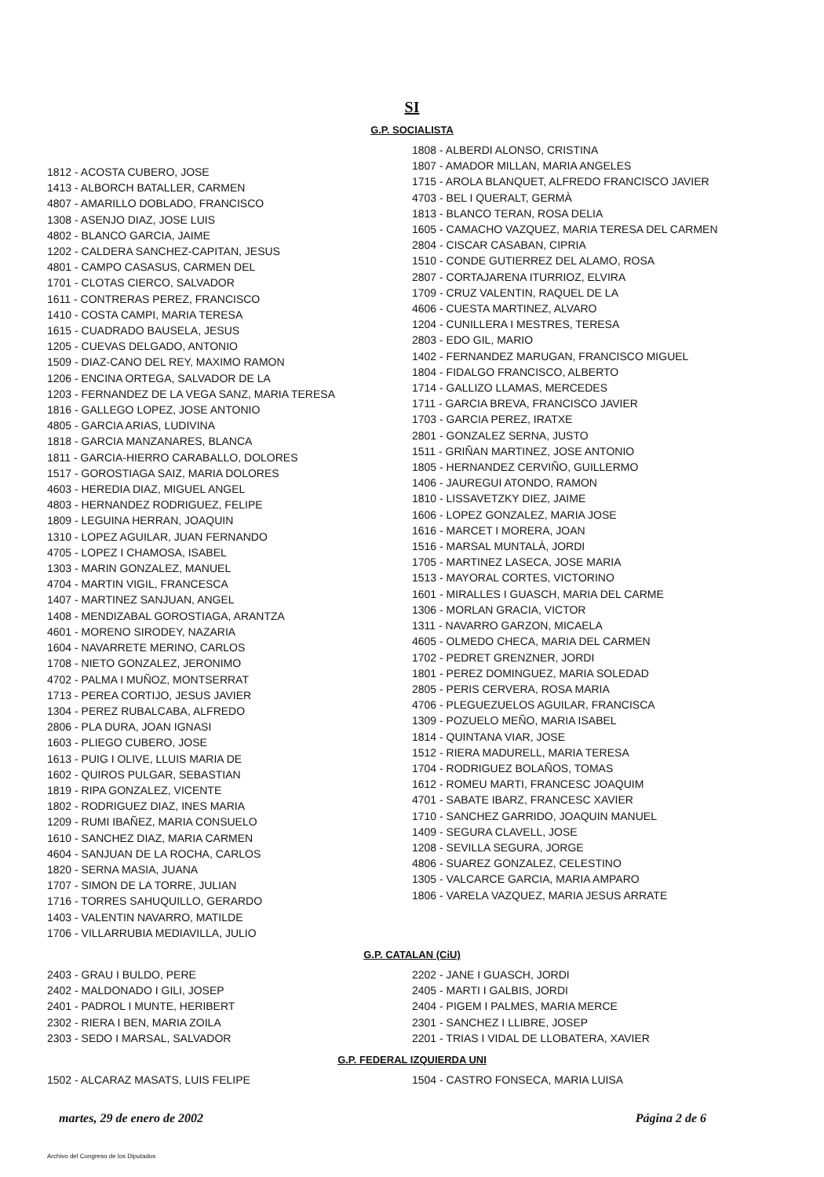SI
G.P. SOCIALISTA
1812 - ACOSTA CUBERO, JOSE
1413 - ALBORCH BATALLER, CARMEN
4807 - AMARILLO DOBLADO, FRANCISCO
1308 - ASENJO DIAZ, JOSE LUIS
4802 - BLANCO GARCIA, JAIME
1202 - CALDERA SANCHEZ-CAPITAN, JESUS
4801 - CAMPO CASASUS, CARMEN DEL
1701 - CLOTAS CIERCO, SALVADOR
1611 - CONTRERAS PEREZ, FRANCISCO
1410 - COSTA CAMPI, MARIA TERESA
1615 - CUADRADO BAUSELA, JESUS
1205 - CUEVAS DELGADO, ANTONIO
1509 - DIAZ-CANO DEL REY, MAXIMO RAMON
1206 - ENCINA ORTEGA, SALVADOR DE LA
1203 - FERNANDEZ DE LA VEGA SANZ, MARIA TERESA
1816 - GALLEGO LOPEZ, JOSE ANTONIO
4805 - GARCIA ARIAS, LUDIVINA
1818 - GARCIA MANZANARES, BLANCA
1811 - GARCIA-HIERRO CARABALLO, DOLORES
1517 - GOROSTIAGA SAIZ, MARIA DOLORES
4603 - HEREDIA DIAZ, MIGUEL ANGEL
4803 - HERNANDEZ RODRIGUEZ, FELIPE
1809 - LEGUINA HERRAN, JOAQUIN
1310 - LOPEZ AGUILAR, JUAN FERNANDO
4705 - LOPEZ I CHAMOSA, ISABEL
1303 - MARIN GONZALEZ, MANUEL
4704 - MARTIN VIGIL, FRANCESCA
1407 - MARTINEZ SANJUAN, ANGEL
1408 - MENDIZABAL GOROSTIAGA, ARANTZA
4601 - MORENO SIRODEY, NAZARIA
1604 - NAVARRETE MERINO, CARLOS
1708 - NIETO GONZALEZ, JERONIMO
4702 - PALMA I MUÑOZ, MONTSERRAT
1713 - PEREA CORTIJO, JESUS JAVIER
1304 - PEREZ RUBALCABA, ALFREDO
2806 - PLA DURA, JOAN IGNASI
1603 - PLIEGO CUBERO, JOSE
1613 - PUIG I OLIVE, LLUIS MARIA DE
1602 - QUIROS PULGAR, SEBASTIAN
1819 - RIPA GONZALEZ, VICENTE
1802 - RODRIGUEZ DIAZ, INES MARIA
1209 - RUMI IBAÑEZ, MARIA CONSUELO
1610 - SANCHEZ DIAZ, MARIA CARMEN
4604 - SANJUAN DE LA ROCHA, CARLOS
1820 - SERNA MASIA, JUANA
1707 - SIMON DE LA TORRE, JULIAN
1716 - TORRES SAHUQUILLO, GERARDO
1403 - VALENTIN NAVARRO, MATILDE
1706 - VILLARRUBIA MEDIAVILLA, JULIO
1808 - ALBERDI ALONSO, CRISTINA
1807 - AMADOR MILLAN, MARIA ANGELES
1715 - AROLA BLANQUET, ALFREDO FRANCISCO JAVIER
4703 - BEL I QUERALT, GERMÀ
1813 - BLANCO TERAN, ROSA DELIA
1605 - CAMACHO VAZQUEZ, MARIA TERESA DEL CARMEN
2804 - CISCAR CASABAN, CIPRIA
1510 - CONDE GUTIERREZ DEL ALAMO, ROSA
2807 - CORTAJARENA ITURRIOZ, ELVIRA
1709 - CRUZ VALENTIN, RAQUEL DE LA
4606 - CUESTA MARTINEZ, ALVARO
1204 - CUNILLERA I MESTRES, TERESA
2803 - EDO GIL, MARIO
1402 - FERNANDEZ MARUGAN, FRANCISCO MIGUEL
1804 - FIDALGO FRANCISCO, ALBERTO
1714 - GALLIZO LLAMAS, MERCEDES
1711 - GARCIA BREVA, FRANCISCO JAVIER
1703 - GARCIA PEREZ, IRATXE
2801 - GONZALEZ SERNA, JUSTO
1511 - GRIÑAN MARTINEZ, JOSE ANTONIO
1805 - HERNANDEZ CERVIÑO, GUILLERMO
1406 - JAUREGUI ATONDO, RAMON
1810 - LISSAVETZKY DIEZ, JAIME
1606 - LOPEZ GONZALEZ, MARIA JOSE
1616 - MARCET I MORERA, JOAN
1516 - MARSAL MUNTALÀ, JORDI
1705 - MARTINEZ LASECA, JOSE MARIA
1513 - MAYORAL CORTES, VICTORINO
1601 - MIRALLES I GUASCH, MARIA DEL CARME
1306 - MORLAN GRACIA, VICTOR
1311 - NAVARRO GARZON, MICAELA
4605 - OLMEDO CHECA, MARIA DEL CARMEN
1702 - PEDRET GRENZNER, JORDI
1801 - PEREZ DOMINGUEZ, MARIA SOLEDAD
2805 - PERIS CERVERA, ROSA MARIA
4706 - PLEGUEZUELOS AGUILAR, FRANCISCA
1309 - POZUELO MEÑO, MARIA ISABEL
1814 - QUINTANA VIAR, JOSE
1512 - RIERA MADURELL, MARIA TERESA
1704 - RODRIGUEZ BOLAÑOS, TOMAS
1612 - ROMEU MARTI, FRANCESC JOAQUIM
4701 - SABATE IBARZ, FRANCESC XAVIER
1710 - SANCHEZ GARRIDO, JOAQUIN MANUEL
1409 - SEGURA CLAVELL, JOSE
1208 - SEVILLA SEGURA, JORGE
4806 - SUAREZ GONZALEZ, CELESTINO
1305 - VALCARCE GARCIA, MARIA AMPARO
1806 - VARELA VAZQUEZ, MARIA JESUS ARRATE
G.P. CATALAN (CiU)
2403 - GRAU I BULDO, PERE
2402 - MALDONADO I GILI, JOSEP
2401 - PADROL I MUNTE, HERIBERT
2302 - RIERA I BEN, MARIA ZOILA
2303 - SEDO I MARSAL, SALVADOR
2202 - JANE I GUASCH, JORDI
2405 - MARTI I GALBIS, JORDI
2404 - PIGEM I PALMES, MARIA MERCE
2301 - SANCHEZ I LLIBRE, JOSEP
2201 - TRIAS I VIDAL DE LLOBATERA, XAVIER
G.P. FEDERAL IZQUIERDA UNI
1502 - ALCARAZ MASATS, LUIS FELIPE 1504 - CASTRO FONSECA, MARIA LUISA
martes, 29 de enero de 2002 Página 2 de 6
Archivo del Congreso de los Diputados